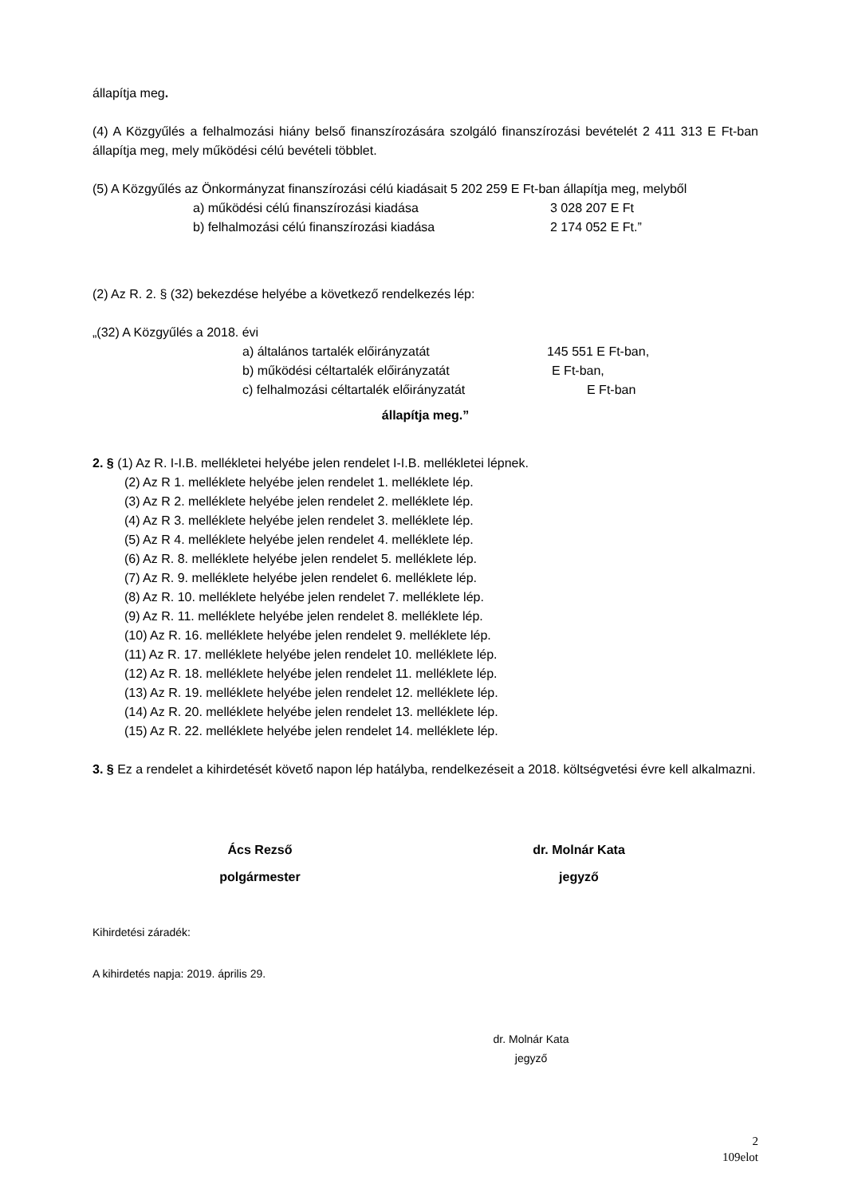állapítja meg.
(4) A Közgyűlés a felhalmozási hiány belső finanszírozására szolgáló finanszírozási bevételét 2 411 313 E Ft-ban állapítja meg, mely működési célú bevételi többlet.
(5) A Közgyűlés az Önkormányzat finanszírozási célú kiadásait 5 202 259 E Ft-ban állapítja meg, melyből
a) működési célú finanszírozási kiadása 3 028 207 E Ft
b) felhalmozási célú finanszírozási kiadása 2 174 052 E Ft.”
(2) Az R. 2. § (32) bekezdése helyébe a következő rendelkezés lép:
„(32) A Közgyűlés a 2018. évi
a) általános tartalék előirányzatát 145 551 E Ft-ban,
b) működési céltartalék előirányzatát E Ft-ban,
c) felhalmozási céltartalék előirányzatát E Ft-ban
állapítja meg.”
2. § (1) Az R. I-I.B. mellékletei helyébe jelen rendelet I-I.B. mellékletei lépnek.
(2) Az R 1. melléklete helyébe jelen rendelet 1. melléklete lép.
(3) Az R 2. melléklete helyébe jelen rendelet 2. melléklete lép.
(4) Az R 3. melléklete helyébe jelen rendelet 3. melléklete lép.
(5) Az R 4. melléklete helyébe jelen rendelet 4. melléklete lép.
(6) Az R. 8. melléklete helyébe jelen rendelet 5. melléklete lép.
(7) Az R. 9. melléklete helyébe jelen rendelet 6. melléklete lép.
(8) Az R. 10. melléklete helyébe jelen rendelet 7. melléklete lép.
(9) Az R. 11. melléklete helyébe jelen rendelet 8. melléklete lép.
(10) Az R. 16. melléklete helyébe jelen rendelet 9. melléklete lép.
(11) Az R. 17. melléklete helyébe jelen rendelet 10. melléklete lép.
(12) Az R. 18. melléklete helyébe jelen rendelet 11. melléklete lép.
(13) Az R. 19. melléklete helyébe jelen rendelet 12. melléklete lép.
(14) Az R. 20. melléklete helyébe jelen rendelet 13. melléklete lép.
(15) Az R. 22. melléklete helyébe jelen rendelet 14. melléklete lép.
3. § Ez a rendelet a kihirdetését követő napon lép hatályba, rendelkezéseit a 2018. költségvetési évre kell alkalmazni.
Ács Rezső
polgármester dr. Molnár Kata
jegyző
Kihirdetési záradék:
A kihirdetés napja: 2019. április 29.
dr. Molnár Kata
jegyző
2
109elot